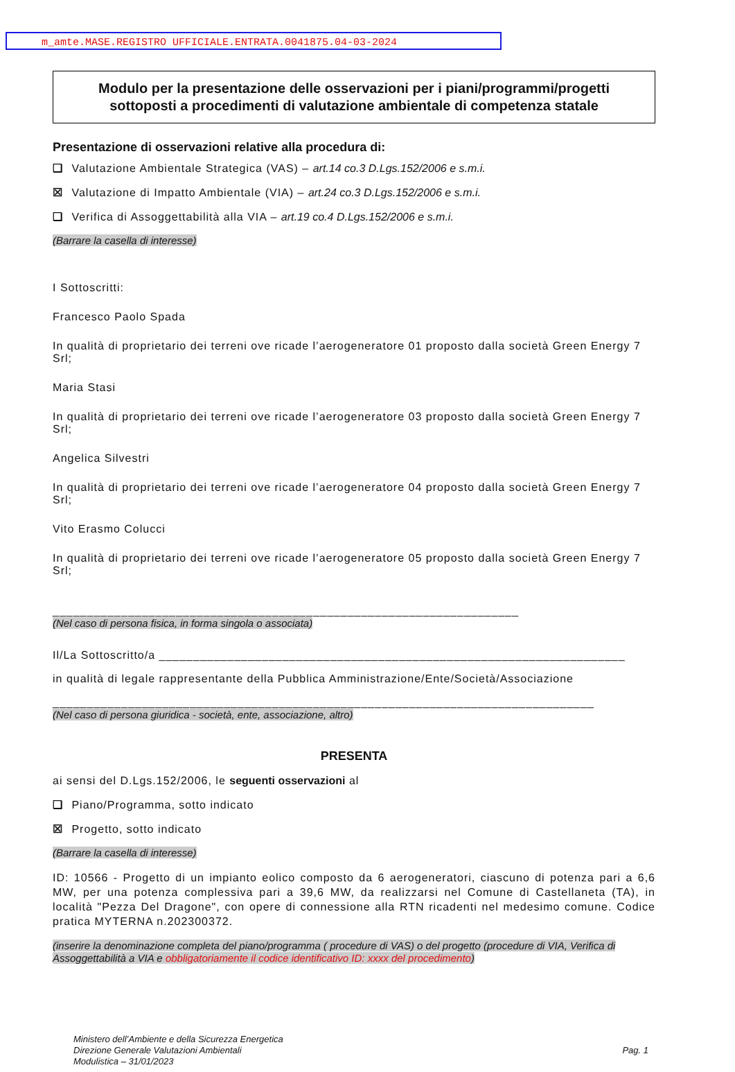m_amte.MASE.REGISTRO UFFICIALE.ENTRATA.0041875.04-03-2024
Modulo per la presentazione delle osservazioni per i piani/programmi/progetti
sottoposti a procedimenti di valutazione ambientale di competenza statale
Presentazione di osservazioni relative alla procedura di:
❑ Valutazione Ambientale Strategica (VAS) – art.14 co.3 D.Lgs.152/2006 e s.m.i.
☒ Valutazione di Impatto Ambientale (VIA) – art.24 co.3 D.Lgs.152/2006 e s.m.i.
❑ Verifica di Assoggettabilità alla VIA – art.19 co.4 D.Lgs.152/2006 e s.m.i.
(Barrare la casella di interesse)
I Sottoscritti:
Francesco Paolo Spada
In qualità di proprietario dei terreni ove ricade l’aerogeneratore 01 proposto dalla società Green Energy 7 Srl;
Maria Stasi
In qualità di proprietario dei terreni ove ricade l’aerogeneratore 03 proposto dalla società Green Energy 7 Srl;
Angelica Silvestri
In qualità di proprietario dei terreni ove ricade l’aerogeneratore 04 proposto dalla società Green Energy 7 Srl;
Vito Erasmo Colucci
In qualità di proprietario dei terreni ove ricade l’aerogeneratore 05 proposto dalla società Green Energy 7 Srl;
____________________________________________________________________
(Nel caso di persona fisica, in forma singola o associata)
Il/La Sottoscritto/a ____________________________________________________________________
in qualità di legale rappresentante della Pubblica Amministrazione/Ente/Società/Associazione
_______________________________________________________________________________
(Nel caso di persona giuridica - società, ente, associazione, altro)
PRESENTA
ai sensi del D.Lgs.152/2006, le seguenti osservazioni al
❑ Piano/Programma, sotto indicato
☒ Progetto, sotto indicato
(Barrare la casella di interesse)
ID: 10566 - Progetto di un impianto eolico composto da 6 aerogeneratori, ciascuno di potenza pari a 6,6 MW, per una potenza complessiva pari a 39,6 MW, da realizzarsi nel Comune di Castellaneta (TA), in località "Pezza Del Dragone", con opere di connessione alla RTN ricadenti nel medesimo comune. Codice pratica MYTERNA n.202300372.
(inserire la denominazione completa del piano/programma ( procedure di VAS) o del progetto (procedure di VIA, Verifica di Assoggettabilità a VIA e obbligatoriamente il codice identificativo ID: xxxx del procedimento)
Ministero dell’Ambiente e della Sicurezza Energetica
Direzione Generale Valutazioni Ambientali
Modulistica – 31/01/2023
Pag. 1